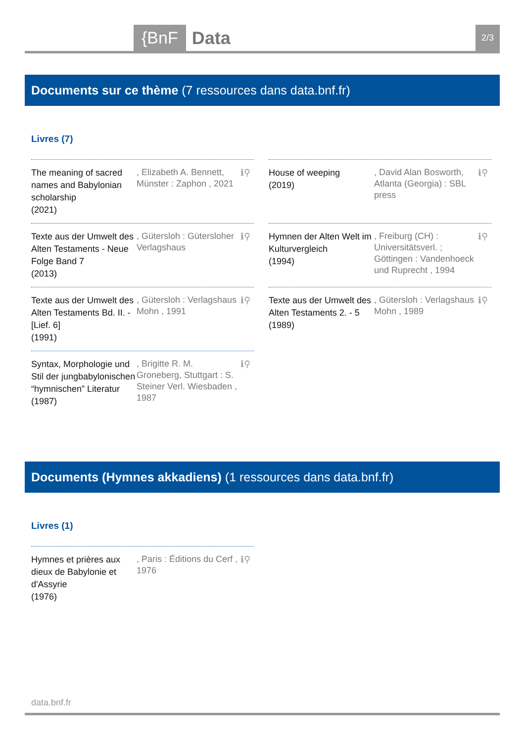{BnF Data 2/3
Documents sur ce thème (7 ressources dans data.bnf.fr)
Livres (7)
The meaning of sacred names and Babylonian scholarship
(2021)
, Elizabeth A. Bennett, Münster : Zaphon , 2021
ℹ⚲
House of weeping
(2019)
, David Alan Bosworth, Atlanta (Georgia) : SBL press
ℹ⚲
Texte aus der Umwelt des Alten Testaments - Neue Folge Band 7
(2013)
, Gütersloh : Gütersloher Verlagshaus
ℹ⚲
Hymnen der Alten Welt im Kulturvergleich
(1994)
, Freiburg (CH) : Universitätsverl. ; Göttingen : Vandenhoeck und Ruprecht , 1994
ℹ⚲
Texte aus der Umwelt des Alten Testaments Bd. II. - [Lief. 6]
(1991)
, Gütersloh : Verlagshaus Mohn , 1991
ℹ⚲
Texte aus der Umwelt des Alten Testaments 2. - 5
(1989)
, Gütersloh : Verlagshaus Mohn , 1989
ℹ⚲
Syntax, Morphologie und Stil der jungbabylonischen “hymnischen” Literatur
(1987)
, Brigitte R. M. Groneberg, Stuttgart : S. Steiner Verl. Wiesbaden , 1987
ℹ⚲
Documents (Hymnes akkadiens) (1 ressources dans data.bnf.fr)
Livres (1)
Hymnes et prières aux dieux de Babylonie et d'Assyrie
(1976)
, Paris : Éditions du Cerf , 1976
ℹ⚲
data.bnf.fr